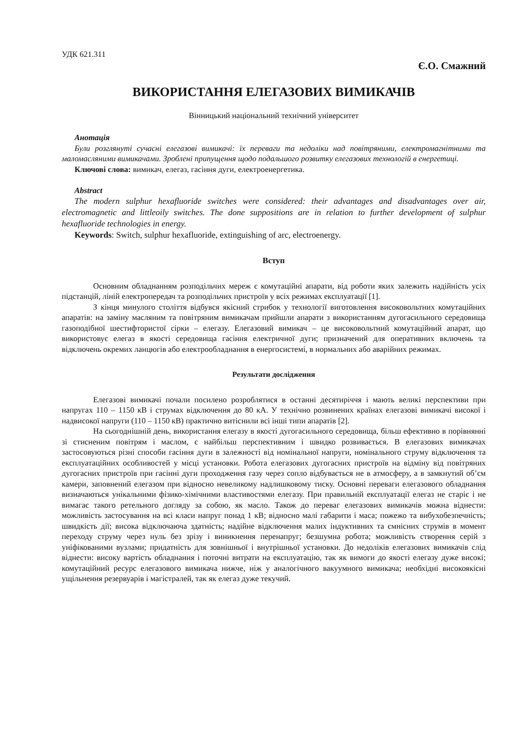УДК 621.311
Є.О. Смажний
ВИКОРИСТАННЯ ЕЛЕГАЗОВИХ ВИМИКАЧІВ
Вінницький національний технічний університет
Анотація
Були розглянуті сучасні елегазові вимикачі: їх переваги та недоліки над повітряними, електромагнітними та маломасляними вимикачами. Зроблені припущення щодо подальшого розвитку елегазових технологій в енергетиці.
Ключові слова: вимикач, елегаз, гасіння дуги, електроенергетика.
Abstract
The modern sulphur hexafluoride switches were considered: their advantages and disadvantages over air, electromagnetic and littleoily switches. The done suppositions are in relation to further development of sulphur hexafluoride technologies in energy.
Keywords: Switch, sulphur hexafluoride, extinguishing of arc, electroenergy.
Вступ
Основним обладнанням розподільчих мереж є комутаційні апарати, від роботи яких залежить надійність усіх підстанцій, ліній електропередач та розподільчих пристроїв у всіх режимах експлуатації [1].
З кінця минулого століття відбувся якісний стрибок у технології виготовлення високовольтних комутаційних апаратів: на заміну масляним та повітряним вимикачам прийшли апарати з використанням дугогасильного середовища газоподібної шестифтористої сірки – елегазу. Елегазовий вимикач – це високовольтний комутаційний апарат, що використовує елегаз в якості середовища гасіння електричної дуги; призначений для оперативних включень та відключень окремих ланцюгів або електрообладнання в енергосистемі, в нормальних або аварійних режимах.
Результати дослідження
Елегазові вимикачі почали посилено розроблятися в останні десятиріччя і мають великі перспективи при напругах 110 – 1150 кВ і струмах відключення до 80 кА. У технічно розвинених країнах елегазові вимикачі високої і надвисокої напруги (110 – 1150 кВ) практично витіснили всі інші типи апаратів [2].
На сьогоднішній день, використання елегазу в якості дугогасильного середовища, більш ефективно в порівнянні зі стисненим повітрям і маслом, є найбільш перспективним і швидко розвивається. В елегазових вимикачах застосовуються різні способи гасіння дуги в залежності від номінальної напруги, номінального струму відключення та експлуатаційних особливостей у місці установки. Робота елегазових дугогасних пристроїв на відміну від повітряних дугогасних пристроїв при гасінні дуги проходження газу через сопло відбувається не в атмосферу, а в замкнутий об’єм камери, заповнений елегазом при відносно невеликому надлишковому тиску. Основні переваги елегазового обладнання визначаються унікальними фізико-хімічними властивостями елегазу. При правильній експлуатації елегаз не старіє і не вимагає такого ретельного догляду за собою, як масло. Також до переваг елегазових вимикачів можна віднести: можливість застосування на всі класи напруг понад 1 кВ; відносно малі габарити і маса; пожежо та вибухобезпечність; швидкість дії; висока відключаюча здатність; надійне відключення малих індуктивних та ємнісних струмів в момент переходу струму через нуль без зрізу і виникнення перенапруг; безшумна робота; можливість створення серій з уніфікованими вузлами; придатність для зовнішньої і внутрішньої установки. До недоліків елегазових вимикачів слід віднести: високу вартість обладнання і поточні витрати на експлуатацію, так як вимоги до якості елегазу дуже високі; комутаційний ресурс елегазового вимикача нижче, ніж у аналогічного вакуумного вимикача; необхідні високоякісні ущільнення резервуарів і магістралей, так як елегаз дуже текучий.